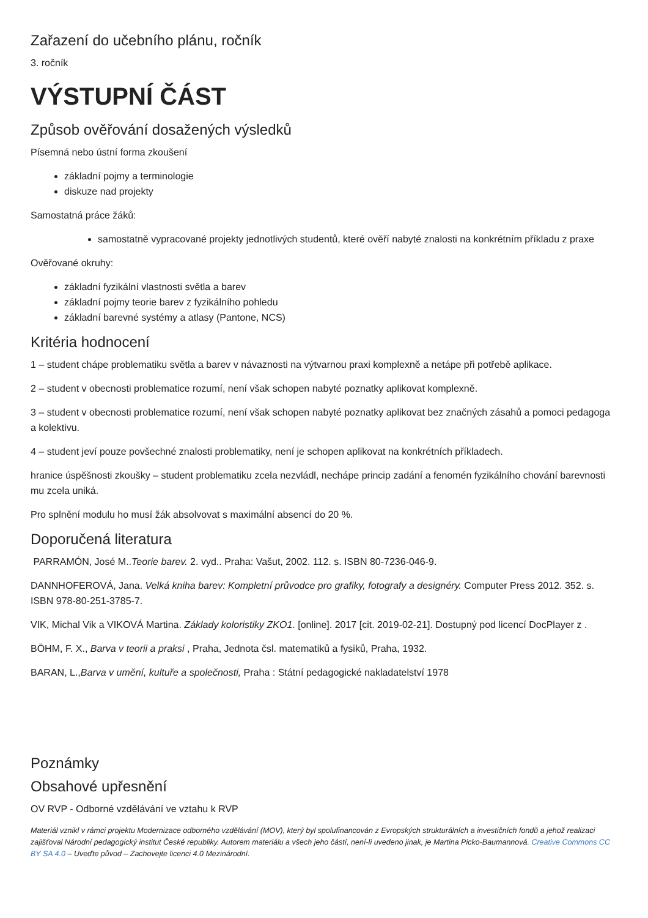Zařazení do učebního plánu, ročník
3. ročník
VÝSTUPNÍ ČÁST
Způsob ověřování dosažených výsledků
Písemná nebo ústní forma zkoušení
základní pojmy a terminologie
diskuze nad projekty
Samostatná práce žáků:
samostatně vypracované projekty jednotlivých studentů, které ověří nabyté znalosti na konkrétním příkladu z praxe
Ověřované okruhy:
základní fyzikální vlastnosti světla a barev
základní pojmy teorie barev z fyzikálního pohledu
základní barevné systémy a atlasy (Pantone, NCS)
Kritéria hodnocení
1 – student chápe problematiku světla a barev v návaznosti na výtvarnou praxi komplexně a netápe při potřebě aplikace.
2 – student v obecnosti problematice rozumí, není však schopen nabyté poznatky aplikovat komplexně.
3 – student v obecnosti problematice rozumí, není však schopen nabyté poznatky aplikovat bez značných zásahů a pomoci pedagoga a kolektivu.
4 – student jeví pouze povšechné znalosti problematiky, není je schopen aplikovat na konkrétních příkladech.
hranice úspěšnosti zkoušky – student problematiku zcela nezvládl, nechápe princip zadání a fenomén fyzikálního chování barevnosti mu zcela uniká.
Pro splnění modulu ho musí žák absolvovat s maximální absencí do 20 %.
Doporučená literatura
PARRAMÓN, José M..Teorie barev. 2. vyd.. Praha: Vašut, 2002. 112. s. ISBN 80-7236-046-9.
DANNHOFEROVÁ, Jana. Velká kniha barev: Kompletní průvodce pro grafiky, fotografy a designéry. Computer Press 2012. 352. s. ISBN 978-80-251-3785-7.
VIK, Michal Vik a VIKOVÁ Martina. Základy koloristiky ZKO1. [online]. 2017 [cit. 2019-02-21]. Dostupný pod licencí DocPlayer z .
BÖHM, F. X., Barva v teorii a praksi , Praha, Jednota čsl. matematiků a fysiků, Praha, 1932.
BARAN, L.,Barva v umění, kultuře a společnosti, Praha : Státní pedagogické nakladatelství 1978
Poznámky
Obsahové upřesnění
OV RVP - Odborné vzdělávání ve vztahu k RVP
Materiál vznikl v rámci projektu Modernizace odborného vzdělávání (MOV), který byl spolufinancován z Evropských strukturálních a investičních fondů a jehož realizaci zajišťoval Národní pedagogický institut České republiky. Autorem materiálu a všech jeho částí, není-li uvedeno jinak, je Martina Picko-Baumannová. Creative Commons CC BY SA 4.0 – Uveďte původ – Zachovejte licenci 4.0 Mezinárodní.